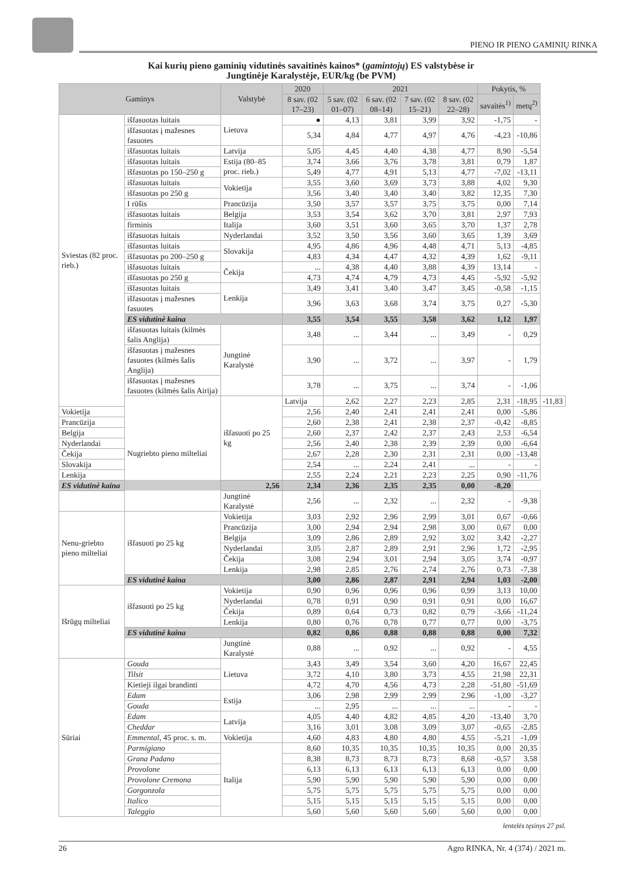PIENO IR PIENO GAMINIŲ RINKA
Kai kurių pieno gaminių vidutinės savaitinės kainos* (gamintojų) ES valstybėse ir
Jungtinėje Karalystėje, EUR/kg (be PVM)
| Gaminys | | Valstybė | 2020 | 2021 | | | | Pokytis, % | | |
| --- | --- | --- | --- | --- | --- | --- | --- | --- | --- | --- |
| | | | 8 sav. (02 17–23) | 5 sav. (02 01–07) | 6 sav. (02 08–14) | 7 sav. (02 15–21) | 8 sav. (02 22–28) | savaitės<sup>1)</sup> | metų<sup>2)</sup> | |
| Sviestas (82 proc. rieb.) | išfasuotas luitais | Lietuva | ● | 4,13 | 3,81 | 3,99 | 3,92 | -1,75 | - | |
| | išfasuotas į mažesnes fasuotes | | 5,34 | 4,84 | 4,77 | 4,97 | 4,76 | -4,23 | -10,86 | |
| | išfasuotas luitais | Latvija | 5,05 | 4,45 | 4,40 | 4,38 | 4,77 | 8,90 | -5,54 | |
| | išfasuotas luitais | Estija (80–85 proc. rieb.) | 3,74 | 3,66 | 3,76 | 3,78 | 3,81 | 0,79 | 1,87 | |
| | išfasuotas po 150–250 g | | 5,49 | 4,77 | 4,91 | 5,13 | 4,77 | -7,02 | -13,11 | |
| | išfasuotas luitais | Vokietija | 3,55 | 3,60 | 3,69 | 3,73 | 3,88 | 4,02 | 9,30 | |
| | išfasuotas po 250 g | | 3,56 | 3,40 | 3,40 | 3,40 | 3,82 | 12,35 | 7,30 | |
| | I rūšis | Prancūzija | 3,50 | 3,57 | 3,57 | 3,75 | 3,75 | 0,00 | 7,14 | |
| | išfasuotas luitais | Belgija | 3,53 | 3,54 | 3,62 | 3,70 | 3,81 | 2,97 | 7,93 | |
| | firminis | Italija | 3,60 | 3,51 | 3,60 | 3,65 | 3,70 | 1,37 | 2,78 | |
| | išfasuotas luitais | Nyderlandai | 3,52 | 3,50 | 3,56 | 3,60 | 3,65 | 1,39 | 3,69 | |
| | išfasuotas luitais | Slovakija | 4,95 | 4,86 | 4,96 | 4,48 | 4,71 | 5,13 | -4,85 | |
| | išfasuotas po 200–250 g | | 4,83 | 4,34 | 4,47 | 4,32 | 4,39 | 1,62 | -9,11 | |
| | išfasuotas luitais | Čekija | ... | 4,38 | 4,40 | 3,88 | 4,39 | 13,14 | - | |
| | išfasuotas po 250 g | | 4,73 | 4,74 | 4,79 | 4,73 | 4,45 | -5,92 | -5,92 | |
| | išfasuotas luitais | Lenkija | 3,49 | 3,41 | 3,40 | 3,47 | 3,45 | -0,58 | -1,15 | |
| | išfasuotas į mažesnes fasuotes | | 3,96 | 3,63 | 3,68 | 3,74 | 3,75 | 0,27 | -5,30 | |
| | ES vidutinė kaina | | 3,55 | 3,54 | 3,55 | 3,58 | 3,62 | 1,12 | 1,97 | |
| | išfasuotas luitais (kilmės šalis Anglija) | Jungtinė Karalystė | 3,48 | ... | 3,44 | ... | 3,49 | - | 0,29 | |
| | išfasuotas į mažesnes fasuotes (kilmės šalis Anglija) | | 3,90 | ... | 3,72 | ... | 3,97 | - | 1,79 | |
| | išfasuotas į mažesnes fasuotes (kilmės šalis Airija) | | 3,78 | ... | 3,75 | ... | 3,74 | - | -1,06 | |
| | Nugriebto pieno milteliai | išfasuoti po 25 kg | Latvija | 2,62 | 2,27 | 2,23 | 2,85 | 2,31 | -18,95 | -11,83 |
| Vokietija | | | 2,56 | 2,40 | 2,41 | 2,41 | 2,41 | 0,00 | -5,86 | |
| Prancūzija | | | 2,60 | 2,38 | 2,41 | 2,38 | 2,37 | -0,42 | -8,85 | |
| Belgija | | | 2,60 | 2,37 | 2,42 | 2,37 | 2,43 | 2,53 | -6,54 | |
| Nyderlandai | | | 2,56 | 2,40 | 2,38 | 2,39 | 2,39 | 0,00 | -6,64 | |
| Čekija | | | 2,67 | 2,28 | 2,30 | 2,31 | 2,31 | 0,00 | -13,48 | |
| Slovakija | | | 2,54 | ... | 2,24 | 2,41 | ... | - | - | |
| Lenkija | | | 2,55 | 2,24 | 2,21 | 2,23 | 2,25 | 0,90 | -11,76 | |
| ES vidutinė kaina | | 2,56 | 2,34 | 2,36 | 2,35 | 2,35 | 0,00 | -8,20 | | |
| | | Jungtinė Karalystė | 2,56 | ... | 2,32 | ... | 2,32 | - | -9,38 | |
| Nenu-griebto pieno milteliai | išfasuoti po 25 kg | Vokietija | 3,03 | 2,92 | 2,96 | 2,99 | 3,01 | 0,67 | -0,66 | |
| | | Prancūzija | 3,00 | 2,94 | 2,94 | 2,98 | 3,00 | 0,67 | 0,00 | |
| | | Belgija | 3,09 | 2,86 | 2,89 | 2,92 | 3,02 | 3,42 | -2,27 | |
| | | Nyderlandai | 3,05 | 2,87 | 2,89 | 2,91 | 2,96 | 1,72 | -2,95 | |
| | | Čekija | 3,08 | 2,94 | 3,01 | 2,94 | 3,05 | 3,74 | -0,97 | |
| | | Lenkija | 2,98 | 2,85 | 2,76 | 2,74 | 2,76 | 0,73 | -7,38 | |
| | ES vidutinė kaina | | 3,00 | 2,86 | 2,87 | 2,91 | 2,94 | 1,03 | -2,00 | |
| Išrūgų milteliai | išfasuoti po 25 kg | Vokietija | 0,90 | 0,96 | 0,96 | 0,96 | 0,99 | 3,13 | 10,00 | |
| | | Nyderlandai | 0,78 | 0,91 | 0,90 | 0,91 | 0,91 | 0,00 | 16,67 | |
| | | Čekija | 0,89 | 0,64 | 0,73 | 0,82 | 0,79 | -3,66 | -11,24 | |
| | | Lenkija | 0,80 | 0,76 | 0,78 | 0,77 | 0,77 | 0,00 | -3,75 | |
| | ES vidutinė kaina | | 0,82 | 0,86 | 0,88 | 0,88 | 0,88 | 0,00 | 7,32 | |
| | | Jungtinė Karalystė | 0,88 | ... | 0,92 | ... | 0,92 | - | 4,55 | |
| Sūriai | Gouda | Lietuva | 3,43 | 3,49 | 3,54 | 3,60 | 4,20 | 16,67 | 22,45 | |
| | Tilsit | | 3,72 | 4,10 | 3,80 | 3,73 | 4,55 | 21,98 | 22,31 | |
| | Kietieji ilgai brandinti | | 4,72 | 4,70 | 4,56 | 4,73 | 2,28 | -51,80 | -51,69 | |
| | Edam | Estija | 3,06 | 2,98 | 2,99 | 2,99 | 2,96 | -1,00 | -3,27 | |
| | Gouda | | ... | 2,95 | ... | ... | ... | - | - | |
| | Edam | Latvija | 4,05 | 4,40 | 4,82 | 4,85 | 4,20 | -13,40 | 3,70 | |
| | Cheddar | | 3,16 | 3,01 | 3,08 | 3,09 | 3,07 | -0,65 | -2,85 | |
| | Emmental, 45 proc. s. m. | Vokietija | 4,60 | 4,83 | 4,80 | 4,80 | 4,55 | -5,21 | -1,09 | |
| | Parmigiano | Italija | 8,60 | 10,35 | 10,35 | 10,35 | 10,35 | 0,00 | 20,35 | |
| | Grana Padano | | 8,38 | 8,73 | 8,73 | 8,73 | 8,68 | -0,57 | 3,58 | |
| | Provolone | | 6,13 | 6,13 | 6,13 | 6,13 | 6,13 | 0,00 | 0,00 | |
| | Provolone Cremona | | 5,90 | 5,90 | 5,90 | 5,90 | 5,90 | 0,00 | 0,00 | |
| | Gorgonzola | | 5,75 | 5,75 | 5,75 | 5,75 | 5,75 | 0,00 | 0,00 | |
| | Italico | | 5,15 | 5,15 | 5,15 | 5,15 | 5,15 | 0,00 | 0,00 | |
| | Taleggio | | 5,60 | 5,60 | 5,60 | 5,60 | 5,60 | 0,00 | 0,00 | |
lentelės tęsinys 27 psl.
26 Agro RINKA, Nr. 4 (374) / 2021 m.